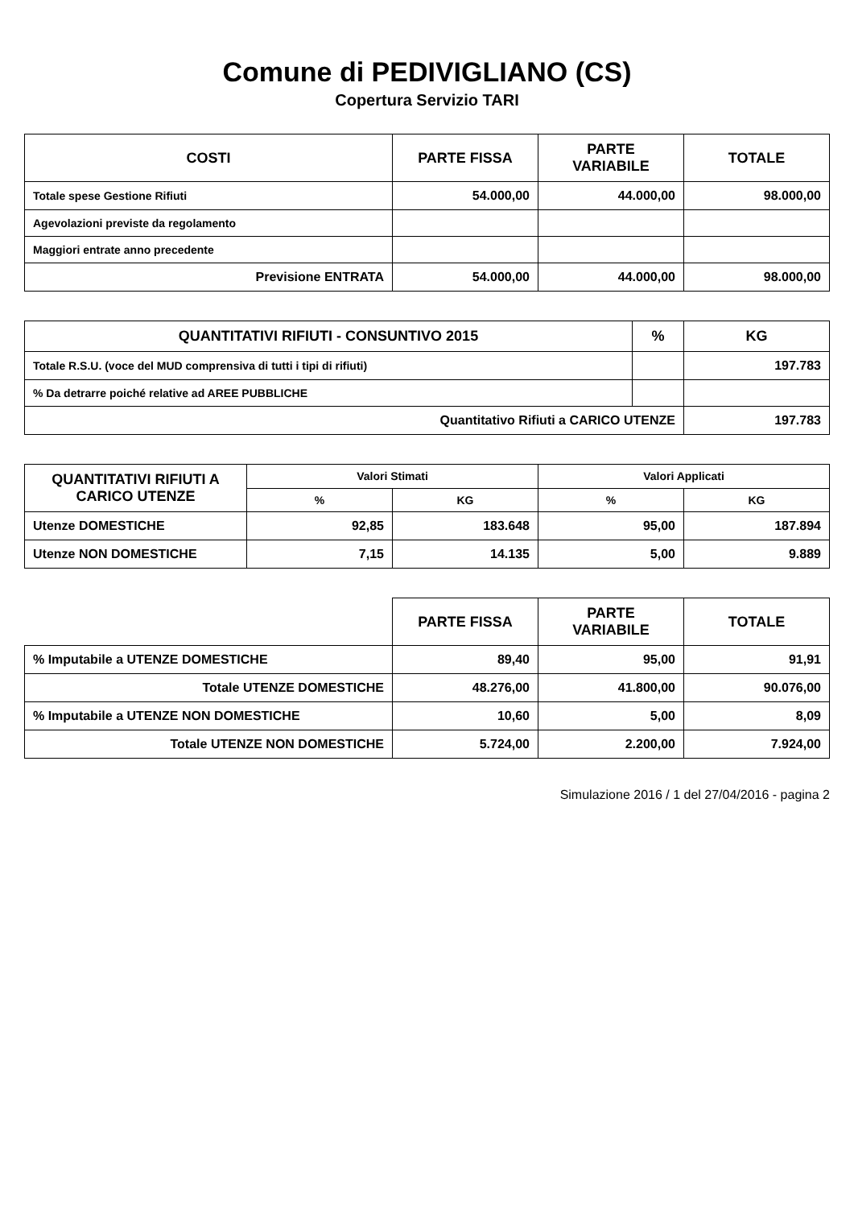Comune di PEDIVIGLIANO (CS)
Copertura Servizio TARI
| COSTI | PARTE FISSA | PARTE VARIABILE | TOTALE |
| --- | --- | --- | --- |
| Totale spese Gestione Rifiuti | 54.000,00 | 44.000,00 | 98.000,00 |
| Agevolazioni previste da regolamento | | | |
| Maggiori entrate anno precedente | | | |
| Previsione ENTRATA | 54.000,00 | 44.000,00 | 98.000,00 |
| QUANTITATIVI RIFIUTI - CONSUNTIVO 2015 | % | KG |
| --- | --- | --- |
| Totale R.S.U. (voce del MUD comprensiva di tutti i tipi di rifiuti) | | 197.783 |
| % Da detrarre poiché relative ad AREE PUBBLICHE | | |
| Quantitativo Rifiuti a CARICO UTENZE | | 197.783 |
| QUANTITATIVI RIFIUTI A CARICO UTENZE | Valori Stimati | | Valori Applicati | |
| --- | --- | --- | --- | --- |
| | % | KG | % | KG |
| Utenze DOMESTICHE | 92,85 | 183.648 | 95,00 | 187.894 |
| Utenze NON DOMESTICHE | 7,15 | 14.135 | 5,00 | 9.889 |
| | PARTE FISSA | PARTE VARIABILE | TOTALE |
| --- | --- | --- | --- |
| % Imputabile a UTENZE DOMESTICHE | 89,40 | 95,00 | 91,91 |
| Totale UTENZE DOMESTICHE | 48.276,00 | 41.800,00 | 90.076,00 |
| % Imputabile a UTENZE NON DOMESTICHE | 10,60 | 5,00 | 8,09 |
| Totale UTENZE NON DOMESTICHE | 5.724,00 | 2.200,00 | 7.924,00 |
Simulazione 2016 / 1 del 27/04/2016 - pagina 2